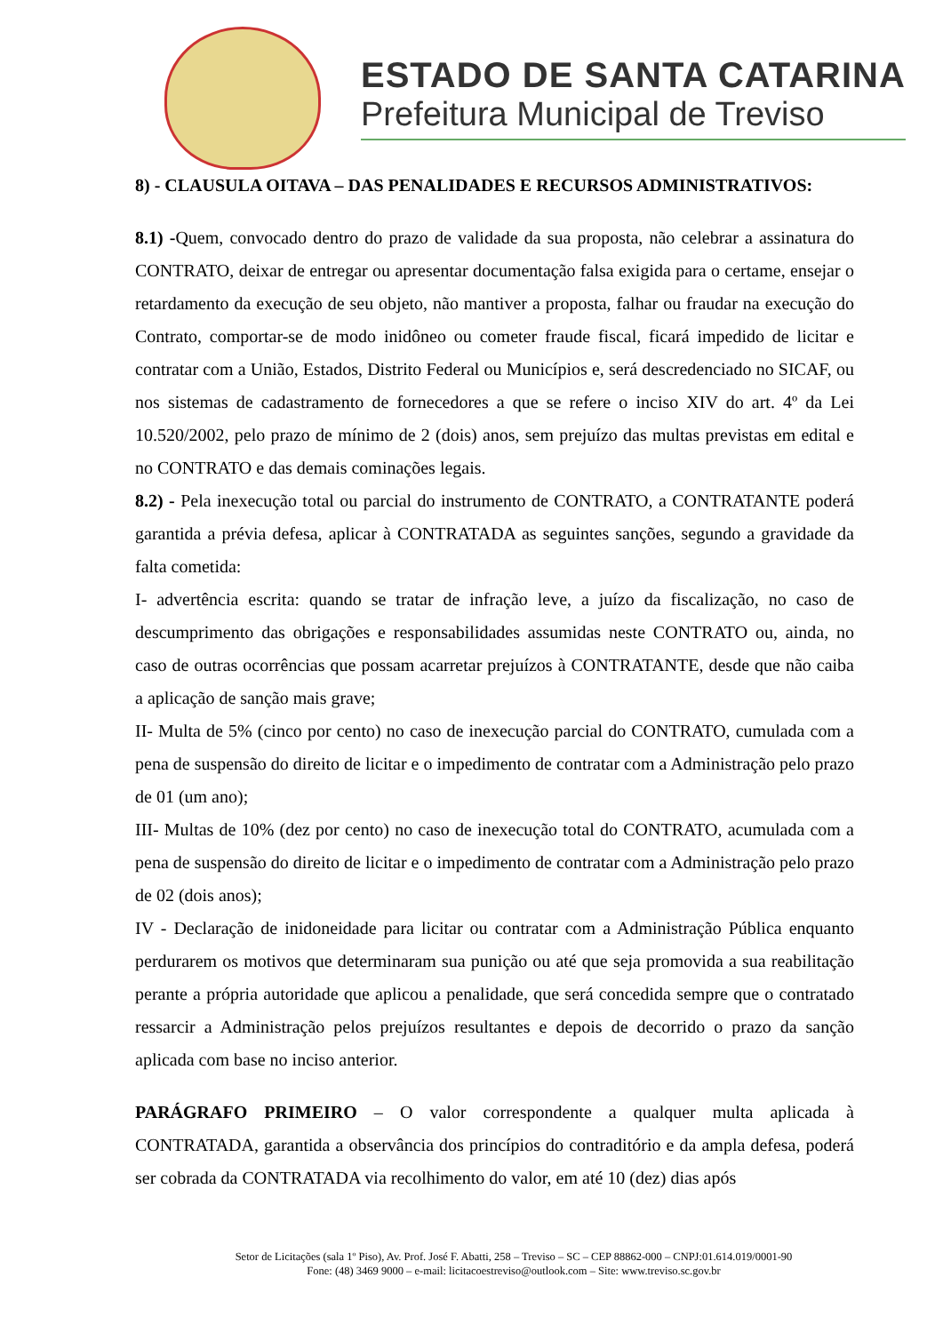ESTADO DE SANTA CATARINA
Prefeitura Municipal de Treviso
8) - CLAUSULA OITAVA – DAS PENALIDADES E RECURSOS ADMINISTRATIVOS:
8.1) -Quem, convocado dentro do prazo de validade da sua proposta, não celebrar a assinatura do CONTRATO, deixar de entregar ou apresentar documentação falsa exigida para o certame, ensejar o retardamento da execução de seu objeto, não mantiver a proposta, falhar ou fraudar na execução do Contrato, comportar-se de modo inidôneo ou cometer fraude fiscal, ficará impedido de licitar e contratar com a União, Estados, Distrito Federal ou Municípios e, será descredenciado no SICAF, ou nos sistemas de cadastramento de fornecedores a que se refere o inciso XIV do art. 4º da Lei 10.520/2002, pelo prazo de mínimo de 2 (dois) anos, sem prejuízo das multas previstas em edital e no CONTRATO e das demais cominações legais.
8.2) - Pela inexecução total ou parcial do instrumento de CONTRATO, a CONTRATANTE poderá garantida a prévia defesa, aplicar à CONTRATADA as seguintes sanções, segundo a gravidade da falta cometida:
I- advertência escrita: quando se tratar de infração leve, a juízo da fiscalização, no caso de descumprimento das obrigações e responsabilidades assumidas neste CONTRATO ou, ainda, no caso de outras ocorrências que possam acarretar prejuízos à CONTRATANTE, desde que não caiba a aplicação de sanção mais grave;
II- Multa de 5% (cinco por cento) no caso de inexecução parcial do CONTRATO, cumulada com a pena de suspensão do direito de licitar e o impedimento de contratar com a Administração pelo prazo de 01 (um ano);
III- Multas de 10% (dez por cento) no caso de inexecução total do CONTRATO, acumulada com a pena de suspensão do direito de licitar e o impedimento de contratar com a Administração pelo prazo de 02 (dois anos);
IV - Declaração de inidoneidade para licitar ou contratar com a Administração Pública enquanto perdurarem os motivos que determinaram sua punição ou até que seja promovida a sua reabilitação perante a própria autoridade que aplicou a penalidade, que será concedida sempre que o contratado ressarcir a Administração pelos prejuízos resultantes e depois de decorrido o prazo da sanção aplicada com base no inciso anterior.
PARÁGRAFO PRIMEIRO – O valor correspondente a qualquer multa aplicada à CONTRATADA, garantida a observância dos princípios do contraditório e da ampla defesa, poderá ser cobrada da CONTRATADA via recolhimento do valor, em até 10 (dez) dias após
Setor de Licitações (sala 1º Piso), Av. Prof. José F. Abatti, 258 – Treviso – SC – CEP 88862-000 – CNPJ:01.614.019/0001-90
Fone: (48) 3469 9000 – e-mail: licitacoestreviso@outlook.com – Site: www.treviso.sc.gov.br